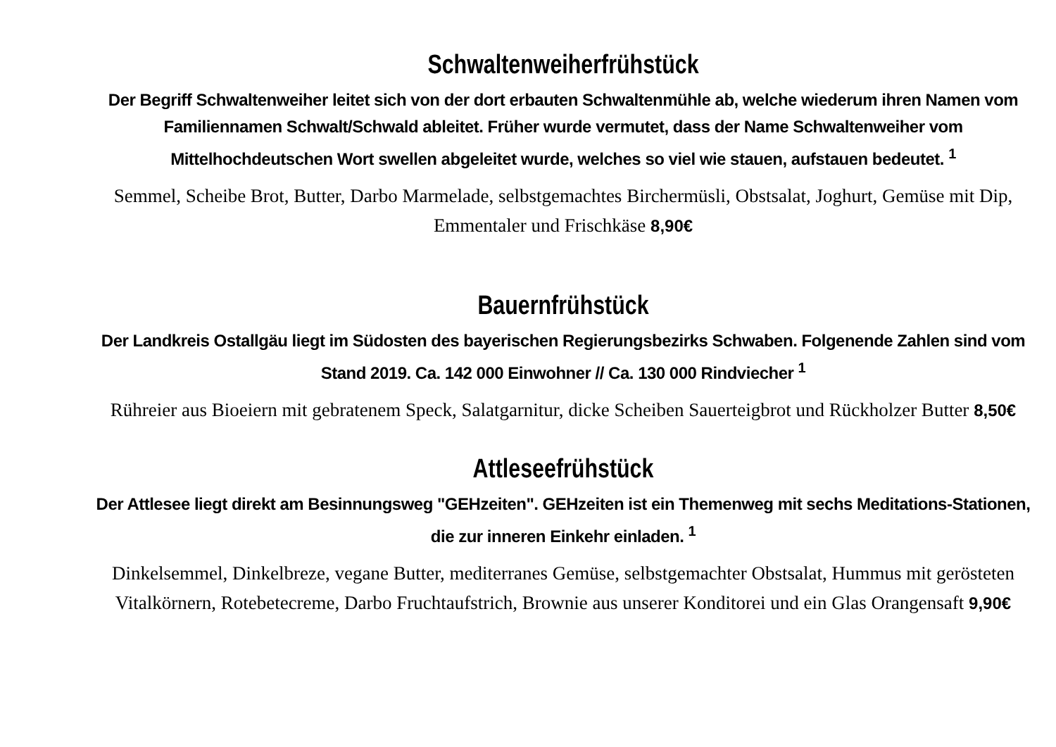Schwaltenweiherfrühstück
Der Begriff Schwaltenweiher leitet sich von der dort erbauten Schwaltenmühle ab, welche wiederum ihren Namen vom Familiennamen Schwalt/Schwald ableitet. Früher wurde vermutet, dass der Name Schwaltenweiher vom Mittelhochdeutschen Wort swellen abgeleitet wurde, welches so viel wie stauen, aufstauen bedeutet. <sup>1</sup>
Semmel, Scheibe Brot, Butter, Darbo Marmelade, selbstgemachtes Birchermüsli, Obstsalat, Joghurt, Gemüse mit Dip, Emmentaler und Frischkäse 8,90€
Bauernfrühstück
Der Landkreis Ostallgäu liegt im Südosten des bayerischen Regierungsbezirks Schwaben. Folgenende Zahlen sind vom Stand 2019. Ca. 142 000 Einwohner // Ca. 130 000 Rindviecher <sup>1</sup>
Rühreier aus Bioeiern mit gebratenem Speck, Salatgarnitur, dicke Scheiben Sauerteigbrot und Rückholzer Butter 8,50€
Attleseefrühstück
Der Attlesee liegt direkt am Besinnungsweg "GEHzeiten". GEHzeiten ist ein Themenweg mit sechs Meditations-Stationen, die zur inneren Einkehr einladen. <sup>1</sup>
Dinkelsemmel, Dinkelbreze, vegane Butter, mediterranes Gemüse, selbstgemachter Obstsalat, Hummus mit gerösteten Vitalkörnern, Rotebetecreme, Darbo Fruchtaufstrich, Brownie aus unserer Konditorei und ein Glas Orangensaft 9,90€